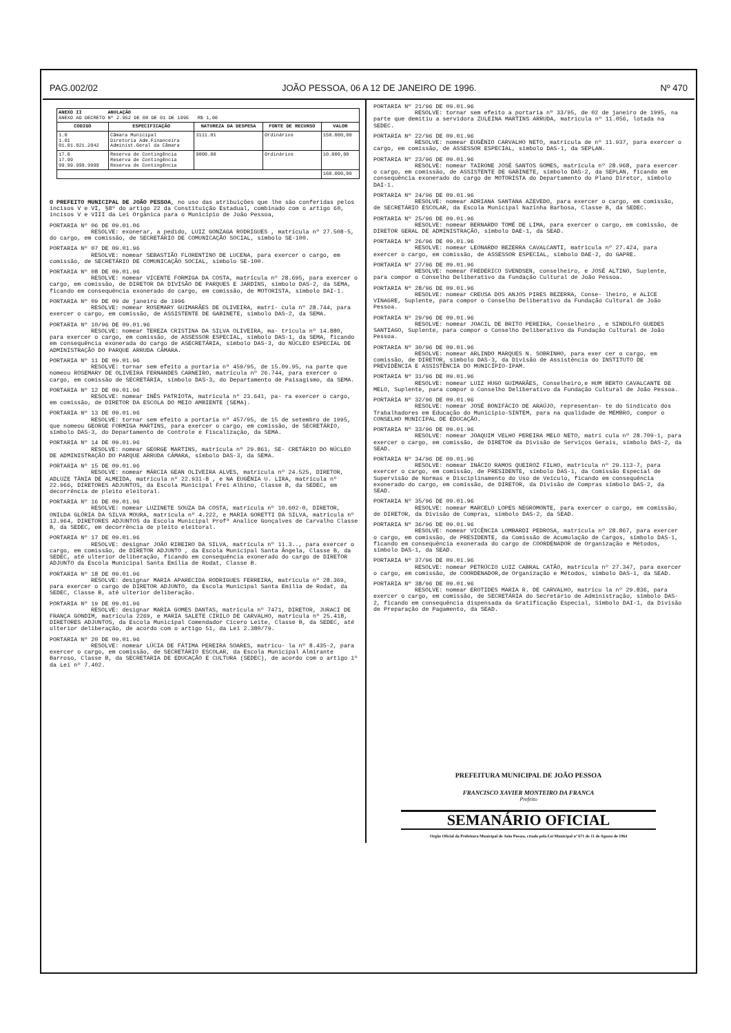PAG.002/02 JOÃO PESSOA, 06 A 12 DE JANEIRO DE 1996. Nº 470
| ANEXO II ANULAÇÃO ANEXO AO DECRETO Nº 2.952 DE 08 DE 01 DE 1996 R$ 1,00 | | | | |
| CODIGO | ESPECIFICAÇÃO | NATUREZA DA DESPESA | FONTE DE RECURSO | VALOR |
| 1.0 1.01 01.01.021.2042 | Câmara Municipal Diretoria Adm.Financeira Administ.Geral da Câmara | 3111.01 | Ordinários | 150.000,00 |
| 17.0 17.99 99.99.999.9999 | Reserva de Contingência Reserva de Contingência Reserva de Contingência | 9000.00 | Ordinários | 10.000,00 |
| | | | | 160.000,00 |
O PREFEITO MUNICIPAL DE JOÃO PESSOA, no uso das atribuições que lhe são conferidas pelos incisos V e VI, §8º do artigo 22 da Constituição Estadual, combinado com o artigo 60, incisos V e VIII da Lei Orgânica para o Município de João Pessoa,
PORTARIA Nº 06 DE 09.01.06
RESOLVE: exonerar, a pedido, LUIZ GONZAGA RODRIGUES , matrícula nº 27.508-5, do cargo, em comissão, de SECRETÁRIO DE COMUNICAÇÃO SOCIAL, símbolo SE-100.
PORTARIA Nº 07 DE 09.01.96
RESOLVE: nomear SEBASTIÃO FLORENTINO DE LUCENA, para exercer o cargo, em comissão, de SECRETÁRIO DE COMUNICAÇÃO SOCIAL, símbolo SE-100.
PORTARIA Nº 08 DE 09.01.96
RESOLVE: nomear VICENTE FORMIGA DA COSTA, matrícula nº 28.695, para exercer o cargo, em comissão, de DIRETOR DA DIVISÃO DE PARQUES E JARDINS, símbolo DAS-2, da SEMA, ficando em consequência exonerado do cargo, em comissão, de MOTORISTA, símbolo DAI-1.
PORTARIA Nº 09 DE 09 de janeiro de 1996
RESOLVE: nomear ROSEMARY GUIMARÃES DE OLIVEIRA, matrí- cula nº 28.744, para exercer o cargo, em comissão, de ASSISTENTE DE GABINETE, símbolo DAS-2, da SEMA.
PORTARIA Nº 10/96 DE 09.01.96
RESOLVE: nomear TEREZA CRISTINA DA SILVA OLIVEIRA, ma- trícula nº 14.880, para exercer o cargo, em comissão, de ASSESSOR ESPECIAL, símbolo DAS-1, da SEMA, ficando em consequência exonerada do cargo de ASECRETÁRIA, símbolo DAS-3, do NÚCLEO ESPECIAL DE ADMINISTRAÇÃO DO PARQUE ARRUDA CÂMARA.
PORTARIA Nº 11 DE 09.01.96
RESOLVE: tornar sem efeito a portaria nº 459/95, de 15.09.95, na parte que nomeou ROSEMARY DE OLIVEIRA FERNANDES CARNEIRO, matrícula nº 26.744, para exercer o cargo, em comissão de SECRETÁRIA, símbolo DAS-3, do Departamento de Paisagismo, da SEMA.
PORTARIA Nº 12 DE 09.01.96
RESOLVE: nomear INÊS PATRIOTA, matrícula nº 23.641, pa- ra exercer o cargo, em comissão, de DIRETOR DA ESCOLA DO MEIO AMBIENTE (SEMA).
PORTARIA Nº 13 DE 09.01.96
RESOLVE: tornar sem efeito a portaria nº 457/95, de 15 de setembro de 1995, que nomeou GEORGE FORMIGA MARTINS, para exercer o cargo, em comissão, de SECRETÁRIO, símbolo DAS-3, do Departamento de Controle e Fiscalização, da SEMA.
PORTARIA Nº 14 DE 09.01.96
RESOLVE: nomear GEORGE MARTINS, matrícula nº 29.861, SE- CRETÁRIO DO NÚCLEO DE ADMINISTRAÇÃO DO PARQUE ARRUDA CÂMARA, símbolo DAS-3, da SEMA.
PORTARIA Nº 15 DE 09.01.96
RESOLVE: nomear MÁRCIA GEAN OLIVEIRA ALVES, matrícula nº 24.525, DIRETOR, ADLUZE TÂNIA DE ALMEIDA, matrícula nº 22.931-8 , e NA EUGÊNIA U. LIRA, matrícula nº 22.966, DIRETORES ADJUNTOS, da Escola Municipal Frei Albino, Classe B, da SEDEC, em decorrência de pleito eleitoral.
PORTARIA Nº 16 DE 09.01.96
RESOLVE: nomear LUZINETE SOUZA DA COSTA, matrícula nº 10.602-0, DIRETOR, ONILDA GLÓRIA DA SILVA MOURA, matrícula nº 4.222, e MARIA GORETTI DA SILVA, matrícula nº 12.964, DIRETORES ADJUNTOS da Escola Municipal Profª Analice Gonçalves de Carvalho Classe B, da SEDEC, em decorrência de pleito eleitoral.
PORTARIA Nº 17 DE 09.01.96
RESOLVE: designar JOÃO RIBEIRO DA SILVA, matrícula nº 11.3.., para exercer o cargo, em comissão, de DIRETOR ADJUNTO , da Escola Municipal Santa Ângela, Classe B, da SEDEC, até ulterior deliberação, ficando em consequência exonerado do cargo de DIRETOR ADJUNTO da Escola Municipal Santa Emília de Rodat, Classe B.
PORTARIA Nº 18 DE 09.01.96
RESOLVE: designar MARIA APARECIDA RODRIGUES FERREIRA, matrícula nº 28.369, para exercer o cargo de DIRETOR ADJUNTO, da Escola Municipal Santa Emília de Rodat, da SEDEC, Classe B, até ulterior deliberação.
PORTARIA Nº 19 DE 09.01.96
RESOLVE: designar MARIA GOMES DANTAS, matrícula nº 7471, DIRETOR, JURACI DE FRANÇA GONDIM, matrícula 2269, e MARIA SALETE CIRILO DE CARVALHO, matrícula nº 25.418, DIRETORES ADJUNTOS, da Escola Municipal Comendador Cícero Leite, Classe B, da SEDEC, até ulterior deliberação, de acordo com o artigo 51, da Lei 2.380/79.
PORTARIA Nº 20 DE 09.01.96
RESOLVE: nomear LÚCIA DE FÁTIMA PEREIRA SOARES, matrícu- la nº 8.435-2, para exercer o cargo, em comissão, de SECRETÁRIO ESCOLAR, da Escola Municipal Almirante Barroso, Classe B, da SECRETARIA DE EDUCAÇÃO E CULTURA (SEDEC), de acordo com o artigo 1º da Lei nº 7.402.
PORTARIA Nº 21/96 DE 09.01.96
RESOLVE: tornar sem efeito a portaria nº 33/95, de 02 de janeiro de 1995, na parte que demitiu a servidora ZULEINA MARTINS ARRUDA, matrícula nº 11.056, lotada na SEDEC.
PORTARIA Nº 22/96 DE 09.01.96
RESOLVE: nomear EUGÊNIO CARVALHO NETO, matrícula de nº 11.937, para exercer o cargo, em comissão, de ASSESSOR ESPECIAL, símbolo DAS-1, da SEPLAN.
PORTARIA Nº 23/96 DE 09.01.96
RESOLVE: nomear TAIRONE JOSÉ SANTOS GOMES, matrícula nº 28.968, para exercer o cargo, em comissão, de ASSISTENTE DE GABINETE, símbolo DAS-2, da SEPLAN, ficando em consequência exonerado do cargo de MOTORISTA do Departamento do Plano Diretor, símbolo DAI-1.
PORTARIA Nº 24/96 DE 09.01.96
RESOLVE: nomear ADRIANA SANTANA AZEVEDO, para exercer o cargo, em comissão, de SECRETÁRIO ESCOLAR, da Escola Municipal Nazinha Barbosa, Classe B, da SEDEC.
PORTARIA Nº 25/96 DE 09.01.96
RESOLVE: nomear BERNARDO TOMÉ DE LIMA, para exercer o cargo, em comissão, de DIRETOR GERAL DE ADMINISTRAÇÃO, símbolo DAE-1, da SEAD.
PORTARIA Nº 26/96 DE 09.01.96
RESOLVE: nomear LEONARDO BEZERRA CAVALCANTI, matrícula nº 27.424, para exercer o cargo, em comissão, de ASSESSOR ESPECIAL, símbolo DAE-2, do GAPRE.
PORTARIA Nº 27/96 DE 09.01.96
RESOLVE: nomear FREDERICO SVENDSEN, conselheiro, e JOSÉ ALTINO, Suplente, para compor o Conselho Deliberativo da Fundação Cultural de João Pessoa.
PORTARIA Nº 28/96 DE 09.01.96
RESOLVE: nomear CREUSA DOS ANJOS PIRES BEZERRA, Conse- lheiro, e ALICE VINAGRE, Suplente, para compor o Conselho Deliberativo da Fundação Cultural de João Pessoa.
PORTARIA Nº 29/96 DE 09.01.96
RESOLVE: nomear JOACIL DE BRITO PEREIRA, Conselheiro , e SINDULFO GUEDES SANTIAGO, Suplente, para compor o Conselho Deliberativo da Fundação Cultural de João Pessoa.
PORTARIA Nº 30/96 DE 09.01.96
RESOLVE: nomear ARLINDO MARQUES N. SOBRINHO, para exer cer o cargo, em comissão, de DIRETOR, símbolo DAS-3, da Divisão de Assistência do INSTITUTO DE PREVIDÊNCIA E ASSISTÊNCIA DO MUNICÍPIO-IPAM.
PORTARIA Nº 31/96 DE 09.01.96
RESOLVE: nomear LUIZ HUGO GUIMARÃES, Conselheiro,e HUM BERTO CAVALCANTE DE MELO, Suplente, para compor o Conselho Deliberativo da Fundação Cultural de João Pessoa.
PORTARIA Nº 32/96 DE 09.01.96
RESOLVE: nomear JOSÉ BONIFÁCIO DE ARAÚJO, representan- te do Sindicato dos Trabalhadores em Educação do Município-SINTEM, para na qualidade de MEMBRO, compor o CONSELHO MUNICIPAL DE EDUCAÇÃO.
PORTARIA Nº 33/96 DE 09.01.96
RESOLVE: nomear JOAQUIM VELHO PEREIRA MELO NETO, matrí cula nº 28.709-1, para exercer o cargo, em comissão, de DIRETOR da Divisão de Serviços Gerais, símbolo DAS-2, da SEAD.
PORTARIA Nº 34/96 DE 09.01.96
RESOLVE: nomear INÁCIO RAMOS QUEIROZ FILHO, matrícula nº 29.113-7, para exercer o cargo, em comissão, de PRESIDENTE, símbolo DAS-1, da Comissão Especial de Supervisão de Normas e Disciplinamento do Uso de Veículo, ficando em consequência exonerado do cargo, em comissão, de DIRETOR, da Divisão de Compras símbolo DAS-2, da SEAD.
PORTARIA Nº 35/96 DE 09.01.96
RESOLVE: nomear MARCELO LOPES NEGROMONTE, para exercer o cargo, em comissão, de DIRETOR, da Divisão de Compras, símbolo DAS-2, da SEAD.
PORTARIA Nº 36/96 DE 09.01.96
RESOLVE: nomear VICÊNCIA LOMBARDI PEDROSA, matrícula nº 28.867, para exercer o cargo, em comissão, de PRESIDENTE, da Comissão de Acumulação de Cargos, símbolo DAS-1, ficando em consequência exonerada do cargo de COORDENADOR de Organização e Métodos, símbolo DAS-1, da SEAD.
PORTARIA Nº 37/96 DE 09.01.96
RESOLVE: nomear PETRÚCIO LUIZ CABRAL CATÃO, matrícula nº 27.347, para exercer o cargo, em comissão, de COORDENADOR,de Organização e Métodos, símbolo DAS-1, da SEAD.
PORTARIA Nº 38/96 DE 09.01.96
RESOLVE: nomear EROTIDES MARIA R. DE CARVALHO, matrícu la nº 29.836, para exercer o cargo, em comissão, de SECRETÁRIA do Secretário de Administração, símbolo DAS-2, ficando em consequência dispensada da Gratificação Especial, Símbolo DAI-1, da Divisão de Preparação de Pagamento, da SEAD.
PREFEITURA MUNICIPAL DE JOÃO PESSOA
FRANCISCO XAVIER MONTEIRO DA FRANCA
Prefeito
SEMANÁRIO OFICIAL
Orgão Oficial da Prefeitura Municipal de João Pessoa, criado pela Lei Municipal nº 671 de 11 de Agosto de 1964